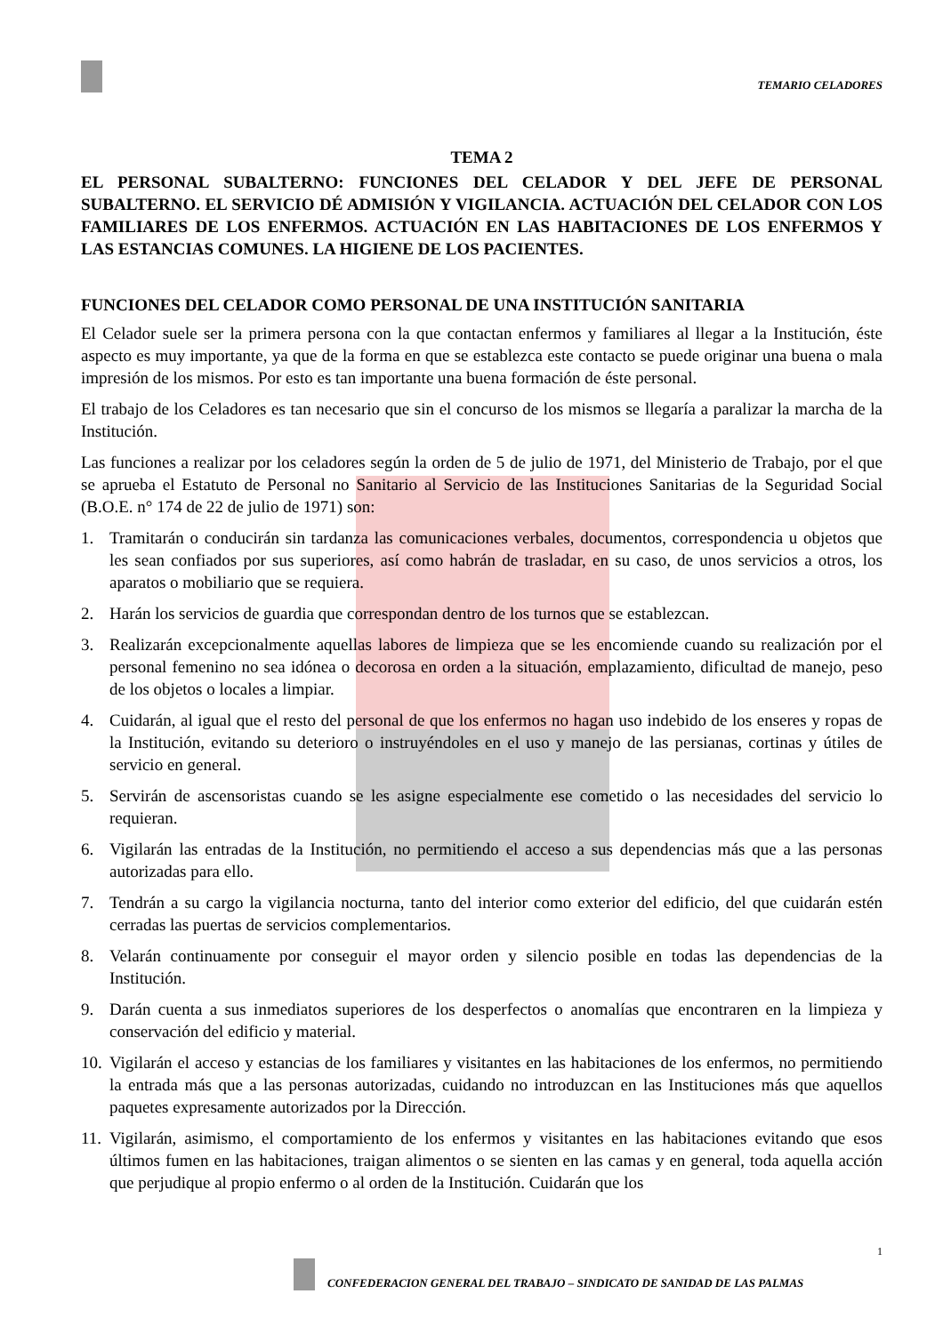TEMARIO CELADORES
TEMA 2
EL PERSONAL SUBALTERNO: FUNCIONES DEL CELADOR Y DEL JEFE DE PERSONAL SUBALTERNO. EL SERVICIO DÉ ADMISIÓN Y VIGILANCIA. ACTUACIÓN DEL CELADOR CON LOS FAMILIARES DE LOS ENFERMOS. ACTUACIÓN EN LAS HABITACIONES DE LOS ENFERMOS Y LAS ESTANCIAS COMUNES. LA HIGIENE DE LOS PACIENTES.
FUNCIONES DEL CELADOR COMO PERSONAL DE UNA INSTITUCIÓN SANITARIA
El Celador suele ser la primera persona con la que contactan enfermos y familiares al llegar a la Institución, éste aspecto es muy importante, ya que de la forma en que se establezca este contacto se puede originar una buena o mala impresión de los mismos. Por esto es tan importante una buena formación de éste personal.
El trabajo de los Celadores es tan necesario que sin el concurso de los mismos se llegaría a paralizar la marcha de la Institución.
Las funciones a realizar por los celadores según la orden de 5 de julio de 1971, del Ministerio de Trabajo, por el que se aprueba el Estatuto de Personal no Sanitario al Servicio de las Instituciones Sanitarias de la Seguridad Social (B.O.E. n° 174 de 22 de julio de 1971) son:
1. Tramitarán o conducirán sin tardanza las comunicaciones verbales, documentos, correspondencia u objetos que les sean confiados por sus superiores, así como habrán de trasladar, en su caso, de unos servicios a otros, los aparatos o mobiliario que se requiera.
2. Harán los servicios de guardia que correspondan dentro de los turnos que se establezcan.
3. Realizarán excepcionalmente aquellas labores de limpieza que se les encomiende cuando su realización por el personal femenino no sea idónea o decorosa en orden a la situación, emplazamiento, dificultad de manejo, peso de los objetos o locales a limpiar.
4. Cuidarán, al igual que el resto del personal de que los enfermos no hagan uso indebido de los enseres y ropas de la Institución, evitando su deterioro o instruyéndoles en el uso y manejo de las persianas, cortinas y útiles de servicio en general.
5. Servirán de ascensoristas cuando se les asigne especialmente ese cometido o las necesidades del servicio lo requieran.
6. Vigilarán las entradas de la Institución, no permitiendo el acceso a sus dependencias más que a las personas autorizadas para ello.
7. Tendrán a su cargo la vigilancia nocturna, tanto del interior como exterior del edificio, del que cuidarán estén cerradas las puertas de servicios complementarios.
8. Velarán continuamente por conseguir el mayor orden y silencio posible en todas las dependencias de la Institución.
9. Darán cuenta a sus inmediatos superiores de los desperfectos o anomalías que encontraren en la limpieza y conservación del edificio y material.
10. Vigilarán el acceso y estancias de los familiares y visitantes en las habitaciones de los enfermos, no permitiendo la entrada más que a las personas autorizadas, cuidando no introduzcan en las Instituciones más que aquellos paquetes expresamente autorizados por la Dirección.
11. Vigilarán, asimismo, el comportamiento de los enfermos y visitantes en las habitaciones evitando que esos últimos fumen en las habitaciones, traigan alimentos o se sienten en las camas y en general, toda aquella acción que perjudique al propio enfermo o al orden de la Institución. Cuidarán que los
1
CONFEDERACION GENERAL DEL TRABAJO – SINDICATO DE SANIDAD DE LAS PALMAS